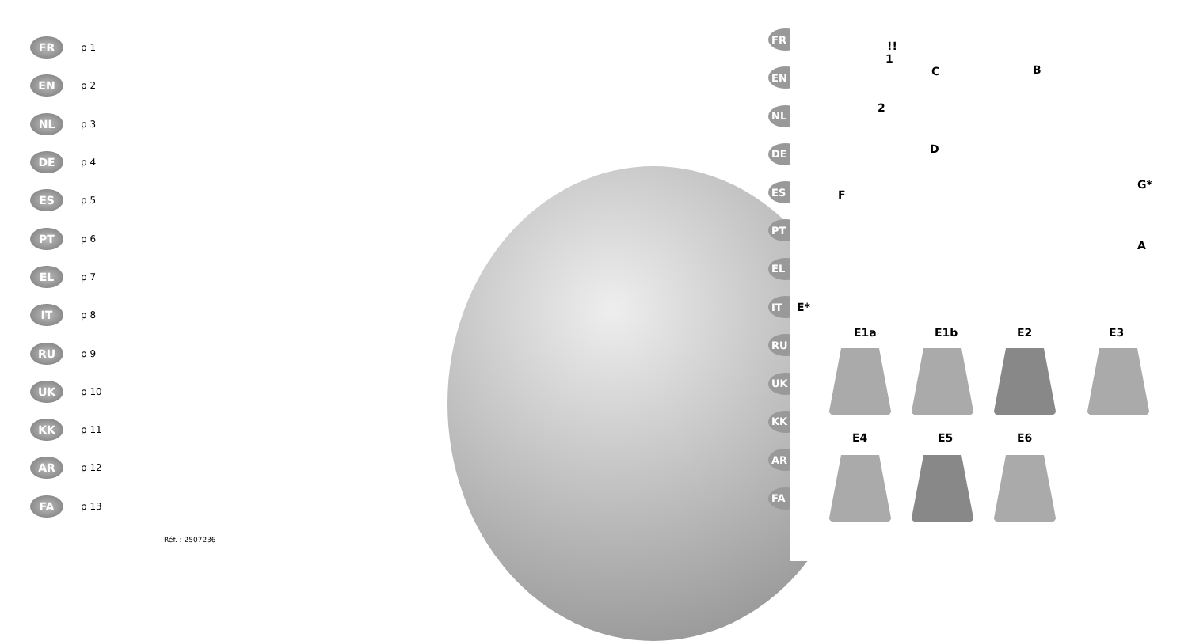FR p 1
EN p 2
NL p 3
DE p 4
ES p 5
PT p 6
EL p 7
IT p 8
RU p 9
UK p 10
KK p 11
AR p 12
FA p 13
Réf. : 2507236
FR
EN
NL
DE
ES
PT
EL
IT
RU
UK
KK
AR
FA
!!
1
2
C B
D
F
G*
A
E*
E1a E1b E2 E3
E4 E5 E6